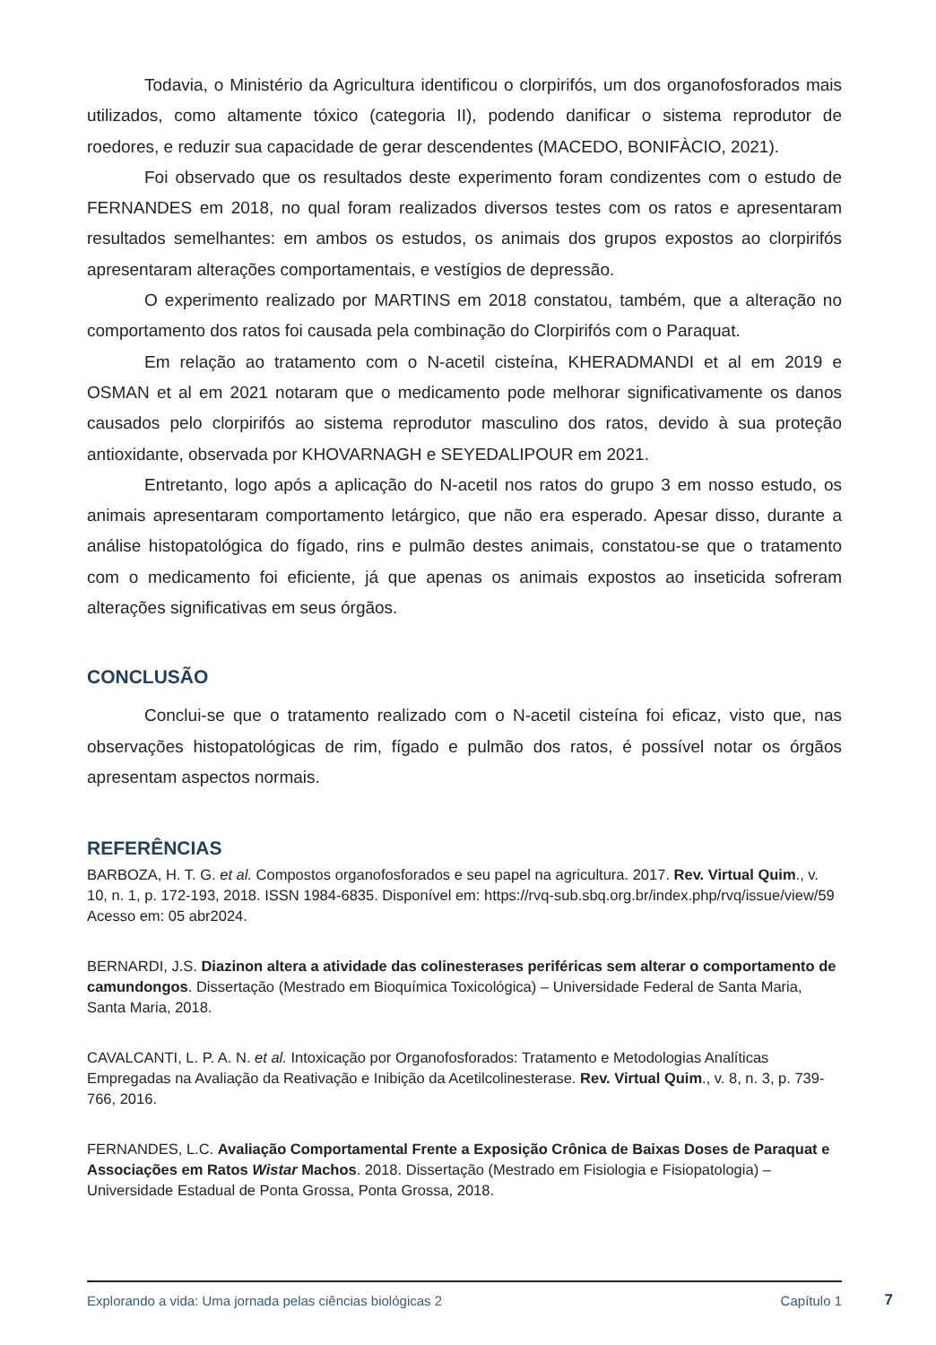Todavia, o Ministério da Agricultura identificou o clorpirifós, um dos organofosforados mais utilizados, como altamente tóxico (categoria II), podendo danificar o sistema reprodutor de roedores, e reduzir sua capacidade de gerar descendentes (MACEDO, BONIFÀCIO, 2021).
Foi observado que os resultados deste experimento foram condizentes com o estudo de FERNANDES em 2018, no qual foram realizados diversos testes com os ratos e apresentaram resultados semelhantes: em ambos os estudos, os animais dos grupos expostos ao clorpirifós apresentaram alterações comportamentais, e vestígios de depressão.
O experimento realizado por MARTINS em 2018 constatou, também, que a alteração no comportamento dos ratos foi causada pela combinação do Clorpirifós com o Paraquat.
Em relação ao tratamento com o N-acetil cisteína, KHERADMANDI et al em 2019 e OSMAN et al em 2021 notaram que o medicamento pode melhorar significativamente os danos causados pelo clorpirifós ao sistema reprodutor masculino dos ratos, devido à sua proteção antioxidante, observada por KHOVARNAGH e SEYEDALIPOUR em 2021.
Entretanto, logo após a aplicação do N-acetil nos ratos do grupo 3 em nosso estudo, os animais apresentaram comportamento letárgico, que não era esperado. Apesar disso, durante a análise histopatológica do fígado, rins e pulmão destes animais, constatou-se que o tratamento com o medicamento foi eficiente, já que apenas os animais expostos ao inseticida sofreram alterações significativas em seus órgãos.
CONCLUSÃO
Conclui-se que o tratamento realizado com o N-acetil cisteína foi eficaz, visto que, nas observações histopatológicas de rim, fígado e pulmão dos ratos, é possível notar os órgãos apresentam aspectos normais.
REFERÊNCIAS
BARBOZA, H. T. G. et al. Compostos organofosforados e seu papel na agricultura. 2017. Rev. Virtual Quim., v. 10, n. 1, p. 172-193, 2018. ISSN 1984-6835. Disponível em: https://rvq-sub.sbq.org.br/index.php/rvq/issue/view/59 Acesso em: 05 abr2024.
BERNARDI, J.S. Diazinon altera a atividade das colinesterases periféricas sem alterar o comportamento de camundongos. Dissertação (Mestrado em Bioquímica Toxicológica) – Universidade Federal de Santa Maria, Santa Maria, 2018.
CAVALCANTI, L. P. A. N. et al. Intoxicação por Organofosforados: Tratamento e Metodologias Analíticas Empregadas na Avaliação da Reativação e Inibição da Acetilcolinesterase. Rev. Virtual Quim., v. 8, n. 3, p. 739-766, 2016.
FERNANDES, L.C. Avaliação Comportamental Frente a Exposição Crônica de Baixas Doses de Paraquat e Associações em Ratos Wistar Machos. 2018. Dissertação (Mestrado em Fisiologia e Fisiopatologia) – Universidade Estadual de Ponta Grossa, Ponta Grossa, 2018.
Explorando a vida: Uma jornada pelas ciências biológicas 2 Capítulo 1
7